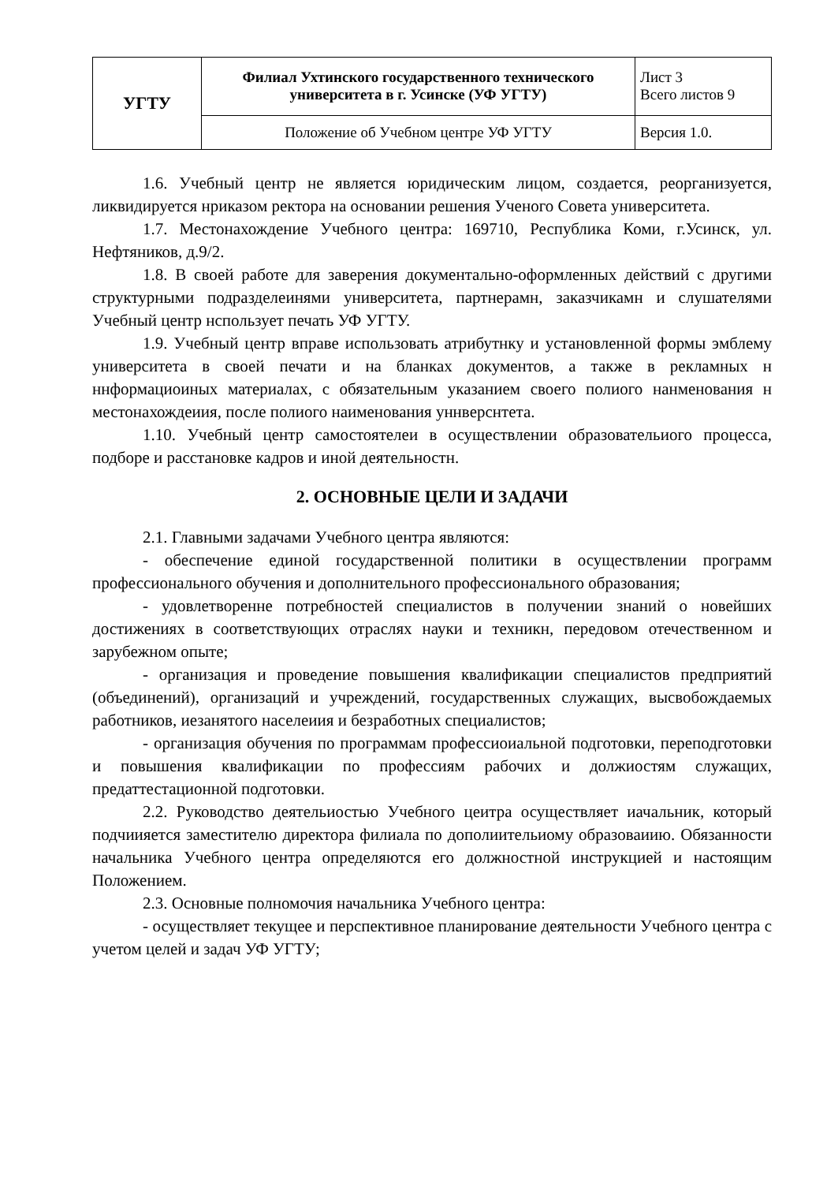| УГТУ | Филиал Ухтинского государственного технического университета в г. Усинске (УФ УГТУ) | Лист 3 Всего листов 9 |
| | Положение об Учебном центре УФ УГТУ | Версия 1.0. |
1.6. Учебный центр не является юридическим лицом, создается, реорганизуется, ликвидируется нриказом ректора на основании решения Ученого Совета университета.
1.7. Местонахождение Учебного центра: 169710, Республика Коми, г.Усинск, ул. Нефтяников, д.9/2.
1.8. В своей работе для заверения документально-оформленных действий с другими структурными подразделеинями университета, партнерамн, заказчикамн и слушателями Учебный центр нспользует печать УФ УГТУ.
1.9. Учебный центр вправе использовать атрибутнку и установленной формы эмблему университета в своей печати и на бланках документов, а также в рекламных н ннформациоиных материалах, с обязательным указанием своего полиого нанменования н местонахождеиия, после полиого наименования уннверснтета.
1.10. Учебный центр самостоятелеи в осуществлении образовательиого процесса, подборе и расстановке кадров и иной деятельностн.
2. ОСНОВНЫЕ ЦЕЛИ И ЗАДАЧИ
2.1. Главными задачами Учебного центра являются:
- обеспечение единой государственной политики в осуществлении программ профессионального обучения и дополнительного профессионального образования;
- удовлетворенне потребностей специалистов в получении знаний о новейших достижениях в соответствующих отраслях науки и техникн, передовом отечественном и зарубежном опыте;
- организация и проведение повышения квалификации специалистов предприятий (объединений), организаций и учреждений, государственных служащих, высвобождаемых работников, иезанятого населеиия и безработных специалистов;
- организация обучения по программам профессиоиальной подготовки, переподготовки и повышения квалификации по профессиям рабочих и должиостям служащих, предаттестационной подготовки.
2.2. Руководство деятельиостью Учебного цеитра осуществляет иачальник, который подчиияется заместителю директора филиала по дополиительиому образоваиию. Обязанности начальника Учебного центра определяются его должностной инструкцией и настоящим Положением.
2.3. Основные полномочия начальника Учебного центра:
- осуществляет текущее и перспективное планирование деятельности Учебного центра с учетом целей и задач УФ УГТУ;